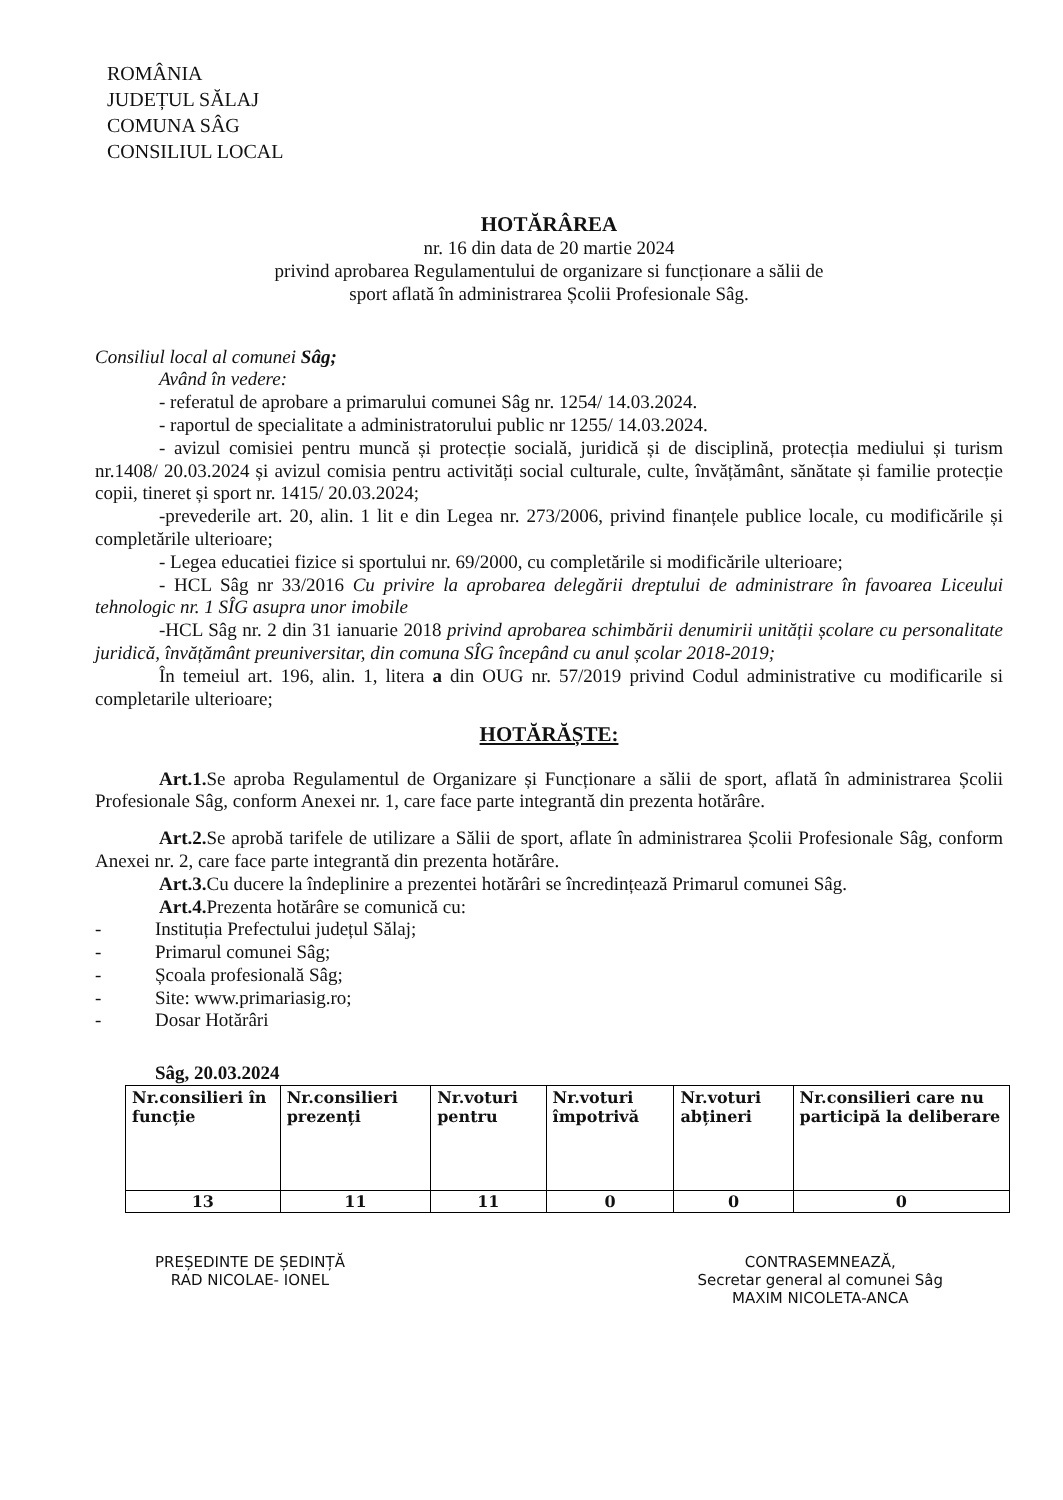ROMÂNIA
JUDEȚUL SĂLAJ
COMUNA SÂG
CONSILIUL LOCAL
HOTĂRÂREA
nr. 16 din data de 20 martie 2024
privind aprobarea Regulamentului de organizare si funcționare a sălii de
sport aflată în administrarea Școlii Profesionale Sâg.
Consiliul local al comunei Sâg;
Având în vedere:
- referatul de aprobare a primarului comunei Sâg nr. 1254/ 14.03.2024.
- raportul de specialitate a administratorului public nr 1255/ 14.03.2024.
- avizul comisiei pentru muncă și protecție socială, juridică și de disciplină, protecția mediului și turism nr.1408/ 20.03.2024 și avizul comisia pentru activități social culturale, culte, învățământ, sănătate și familie protecție copii, tineret și sport nr. 1415/ 20.03.2024;
-prevederile art. 20, alin. 1 lit e din Legea nr. 273/2006, privind finanțele publice locale, cu modificările și completările ulterioare;
- Legea educatiei fizice si sportului nr. 69/2000, cu completările si modificările ulterioare;
- HCL Sâg nr 33/2016 Cu privire la aprobarea delegării dreptului de administrare în favoarea Liceului tehnologic nr. 1 SÎG asupra unor imobile
-HCL Sâg nr. 2 din 31 ianuarie 2018 privind aprobarea schimbării denumirii unității școlare cu personalitate juridică, învățământ preuniversitar, din comuna SÎG începând cu anul școlar 2018-2019;
În temeiul art. 196, alin. 1, litera a din OUG nr. 57/2019 privind Codul administrative cu modificarile si completarile ulterioare;
HOTĂRĂȘTE:
Art.1. Se aproba Regulamentul de Organizare și Funcționare a sălii de sport, aflată în administrarea Școlii Profesionale Sâg, conform Anexei nr. 1, care face parte integrantă din prezenta hotărâre.
Art.2. Se aprobă tarifele de utilizare a Sălii de sport, aflate în administrarea Școlii Profesionale Sâg, conform Anexei nr. 2, care face parte integrantă din prezenta hotărâre.
Art.3. Cu ducere la îndeplinire a prezentei hotărâri se încredințează Primarul comunei Sâg.
Art.4. Prezenta hotărâre se comunică cu:
- Instituția Prefectului județul Sălaj;
- Primarul comunei Sâg;
- Școala profesională Sâg;
- Site: www.primariasig.ro;
- Dosar Hotărâri
Sâg, 20.03.2024
| Nr.consilieri în funcție | Nr.consilieri prezenți | Nr.voturi pentru | Nr.voturi împotrivă | Nr.voturi abțineri | Nr.consilieri care nu participă la deliberare |
| --- | --- | --- | --- | --- | --- |
| 13 | 11 | 11 | 0 | 0 | 0 |
PREȘEDINTE DE ȘEDINȚĂ
RAD NICOLAE- IONEL
CONTRASEMNEAZĂ,
Secretar general al comunei Sâg
MAXIM NICOLETA-ANCA